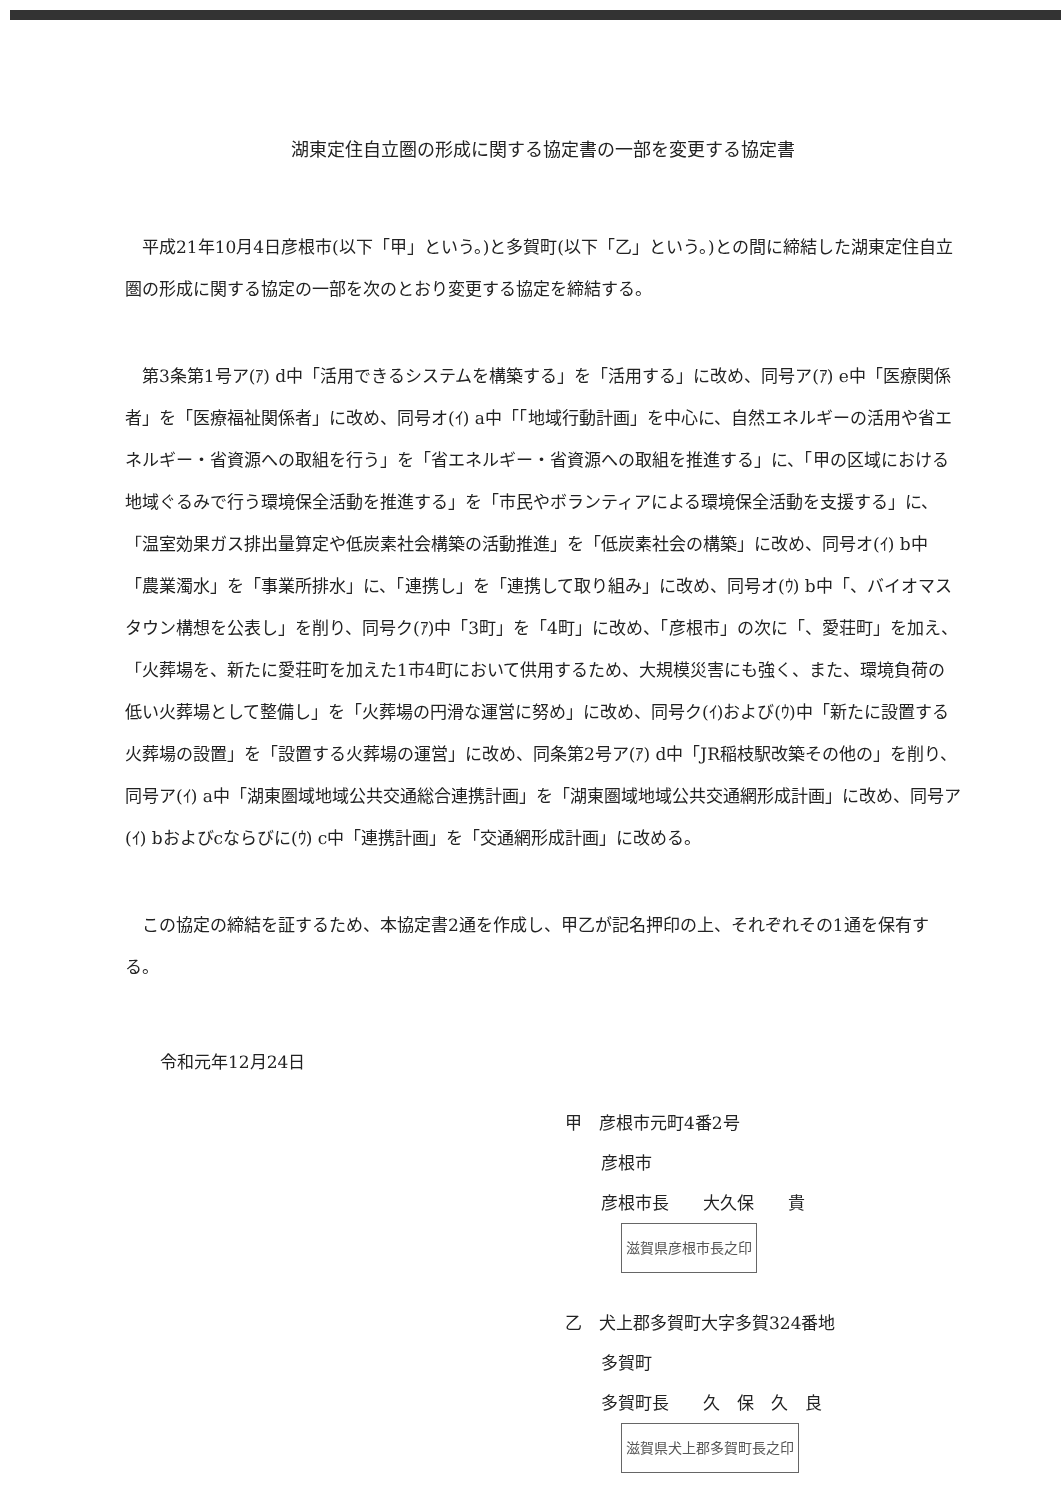湖東定住自立圏の形成に関する協定書の一部を変更する協定書
平成21年10月4日彦根市(以下「甲」という。)と多賀町(以下「乙」という。)との間に締結した湖東定住自立圏の形成に関する協定の一部を次のとおり変更する協定を締結する。
第3条第1号ア(ｱ) d中「活用できるシステムを構築する」を「活用する」に改め、同号ア(ｱ) e中「医療関係者」を「医療福祉関係者」に改め、同号オ(ｲ) a中「「地域行動計画」を中心に、自然エネルギーの活用や省エネルギー・省資源への取組を行う」を「省エネルギー・省資源への取組を推進する」に、「甲の区域における地域ぐるみで行う環境保全活動を推進する」を「市民やボランティアによる環境保全活動を支援する」に、「温室効果ガス排出量算定や低炭素社会構築の活動推進」を「低炭素社会の構築」に改め、同号オ(ｲ) b中「農業濁水」を「事業所排水」に、「連携し」を「連携して取り組み」に改め、同号オ(ｳ) b中「、バイオマスタウン構想を公表し」を削り、同号ク(ｱ)中「3町」を「4町」に改め、「彦根市」の次に「、愛荘町」を加え、「火葬場を、新たに愛荘町を加えた1市4町において供用するため、大規模災害にも強く、また、環境負荷の低い火葬場として整備し」を「火葬場の円滑な運営に努め」に改め、同号ク(ｲ)および(ｳ)中「新たに設置する火葬場の設置」を「設置する火葬場の運営」に改め、同条第2号ア(ｱ) d中「JR稲枝駅改築その他の」を削り、同号ア(ｲ) a中「湖東圏域地域公共交通総合連携計画」を「湖東圏域地域公共交通網形成計画」に改め、同号ア(ｲ) bおよびcならびに(ｳ) c中「連携計画」を「交通網形成計画」に改める。
この協定の締結を証するため、本協定書2通を作成し、甲乙が記名押印の上、それぞれその1通を保有する。
令和元年12月24日
甲　彦根市元町4番2号
彦根市
彦根市長　　大久保　　貴 滋賀県彦根市長之印
乙　犬上郡多賀町大字多賀324番地
多賀町
多賀町長　　久　保　久　良 滋賀県犬上郡多賀町長之印